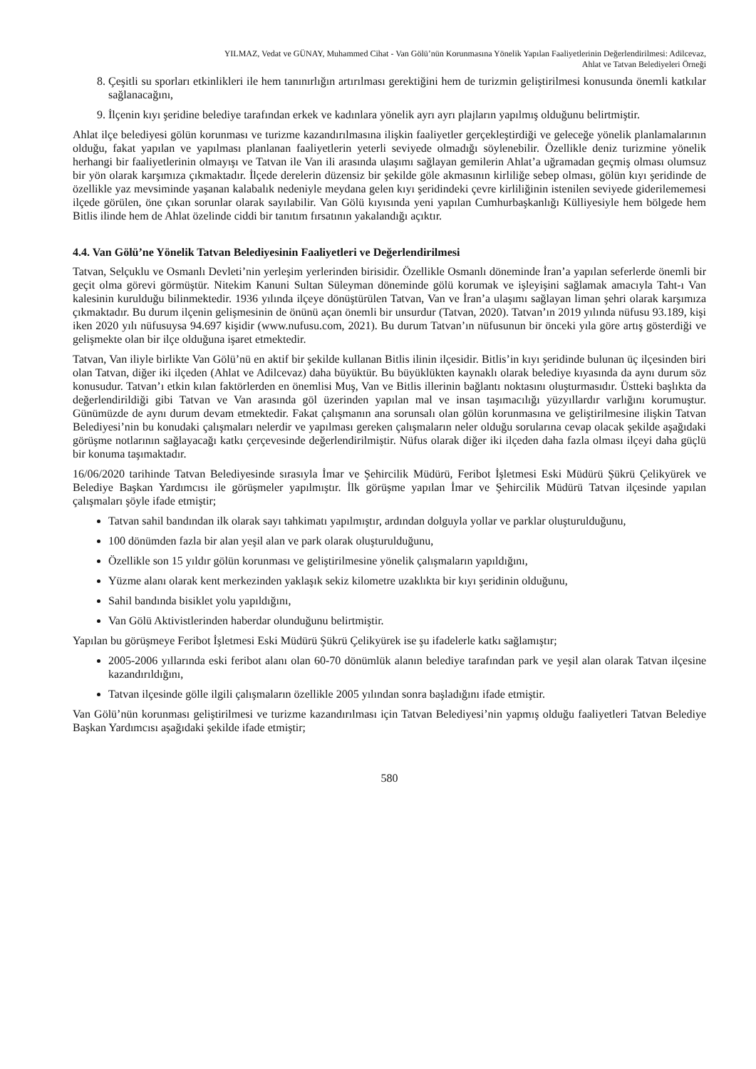YILMAZ, Vedat ve GÜNAY, Muhammed Cihat - Van Gölü’nün Korunmasına Yönelik Yapılan Faaliyetlerinin Değerlendirilmesi: Adilcevaz,
Ahlat ve Tatvan Belediyeleri Örneği
8. Çeşitli su sporları etkinlikleri ile hem tanınırlığın artırılması gerektiğini hem de turizmin geliştirilmesi konusunda önemli katkılar sağlanacağını,
9. İlçenin kıyı şeridine belediye tarafından erkek ve kadınlara yönelik ayrı ayrı plajların yapılmış olduğunu belirtmiştir.
Ahlat ilçe belediyesi gölün korunması ve turizme kazandırılmasına ilişkin faaliyetler gerçekleştirdiği ve geleceğe yönelik planlamalarının olduğu, fakat yapılan ve yapılması planlanan faaliyetlerin yeterli seviyede olmadığı söylenebilir. Özellikle deniz turizmine yönelik herhangi bir faaliyetlerinin olmayışı ve Tatvan ile Van ili arasında ulaşımı sağlayan gemilerin Ahlat’a uğramadan geçmiş olması olumsuz bir yön olarak karşımıza çıkmaktadır. İlçede derelerin düzensiz bir şekilde göle akmasının kirliliğe sebep olması, gölün kıyı şeridinde de özellikle yaz mevsiminde yaşanan kalabalık nedeniyle meydana gelen kıyı şeridindeki çevre kirliliğinin istenilen seviyede giderilememesi ilçede görülen, öne çıkan sorunlar olarak sayılabilir. Van Gölü kıyısında yeni yapılan Cumhurbaşkanlığı Külliyesiyle hem bölgede hem Bitlis ilinde hem de Ahlat özelinde ciddi bir tanıtım fırsatının yakalandığı açıktır.
4.4. Van Gölü’ne Yönelik Tatvan Belediyesinin Faaliyetleri ve Değerlendirilmesi
Tatvan, Selçuklu ve Osmanlı Devleti’nin yerleşim yerlerinden birisidir. Özellikle Osmanlı döneminde İran’a yapılan seferlerde önemli bir geçit olma görevi görmüştür. Nitekim Kanuni Sultan Süleyman döneminde gölü korumak ve işleyişini sağlamak amacıyla Taht-ı Van kalesinin kurulduğu bilinmektedir. 1936 yılında ilçeye dönüştürülen Tatvan, Van ve İran’a ulaşımı sağlayan liman şehri olarak karşımıza çıkmaktadır. Bu durum ilçenin gelişmesinin de önünü açan önemli bir unsurdur (Tatvan, 2020). Tatvan’ın 2019 yılında nüfusu 93.189, kişi iken 2020 yılı nüfusuysa 94.697 kişidir (www.nufusu.com, 2021). Bu durum Tatvan’ın nüfusunun bir önceki yıla göre artış gösterdiği ve gelişmekte olan bir ilçe olduğuna işaret etmektedir.
Tatvan, Van iliyle birlikte Van Gölü’nü en aktif bir şekilde kullanan Bitlis ilinin ilçesidir. Bitlis’in kıyı şeridinde bulunan üç ilçesinden biri olan Tatvan, diğer iki ilçeden (Ahlat ve Adilcevaz) daha büyüktür. Bu büyüklükten kaynaklı olarak belediye kıyasında da aynı durum söz konusudur. Tatvan’ı etkin kılan faktörlerden en önemlisi Muş, Van ve Bitlis illerinin bağlantı noktasını oluşturmasıdır. Üstteki başlıkta da değerlendirildiği gibi Tatvan ve Van arasında göl üzerinden yapılan mal ve insan taşımacılığı yüzyıllardır varlığını korumuştur. Günümüzde de aynı durum devam etmektedir. Fakat çalışmanın ana sorunsalı olan gölün korunmasına ve geliştirilmesine ilişkin Tatvan Belediyesi’nin bu konudaki çalışmaları nelerdir ve yapılması gereken çalışmaların neler olduğu sorularına cevap olacak şekilde aşağıdaki görüşme notlarının sağlayacağı katkı çerçevesinde değerlendirilmiştir. Nüfus olarak diğer iki ilçeden daha fazla olması ilçeyi daha güçlü bir konuma taşımaktadır.
16/06/2020 tarihinde Tatvan Belediyesinde sırasıyla İmar ve Şehircilik Müdürü, Feribot İşletmesi Eski Müdürü Şükrü Çelikyürek ve Belediye Başkan Yardımcısı ile görüşmeler yapılmıştır. İlk görüşme yapılan İmar ve Şehircilik Müdürü Tatvan ilçesinde yapılan çalışmaları şöyle ifade etmiştir;
Tatvan sahil bandından ilk olarak sayı tahkimatı yapılmıştır, ardından dolguyla yollar ve parklar oluşturulduğunu,
100 dönümden fazla bir alan yeşil alan ve park olarak oluşturulduğunu,
Özellikle son 15 yıldır gölün korunması ve geliştirilmesine yönelik çalışmaların yapıldığını,
Yüzme alanı olarak kent merkezinden yaklaşık sekiz kilometre uzaklıkta bir kıyı şeridinin olduğunu,
Sahil bandında bisiklet yolu yapıldığını,
Van Gölü Aktivistlerinden haberdar olunduğunu belirtmiştir.
Yapılan bu görüşmeye Feribot İşletmesi Eski Müdürü Şükrü Çelikyürek ise şu ifadelerle katkı sağlamıştır;
2005-2006 yıllarında eski feribot alanı olan 60-70 dönümlük alanın belediye tarafından park ve yeşil alan olarak Tatvan ilçesine kazandırıldığını,
Tatvan ilçesinde gölle ilgili çalışmaların özellikle 2005 yılından sonra başladığını ifade etmiştir.
Van Gölü’nün korunması geliştirilmesi ve turizme kazandırılması için Tatvan Belediyesi’nin yapmış olduğu faaliyetleri Tatvan Belediye Başkan Yardımcısı aşağıdaki şekilde ifade etmiştir;
580